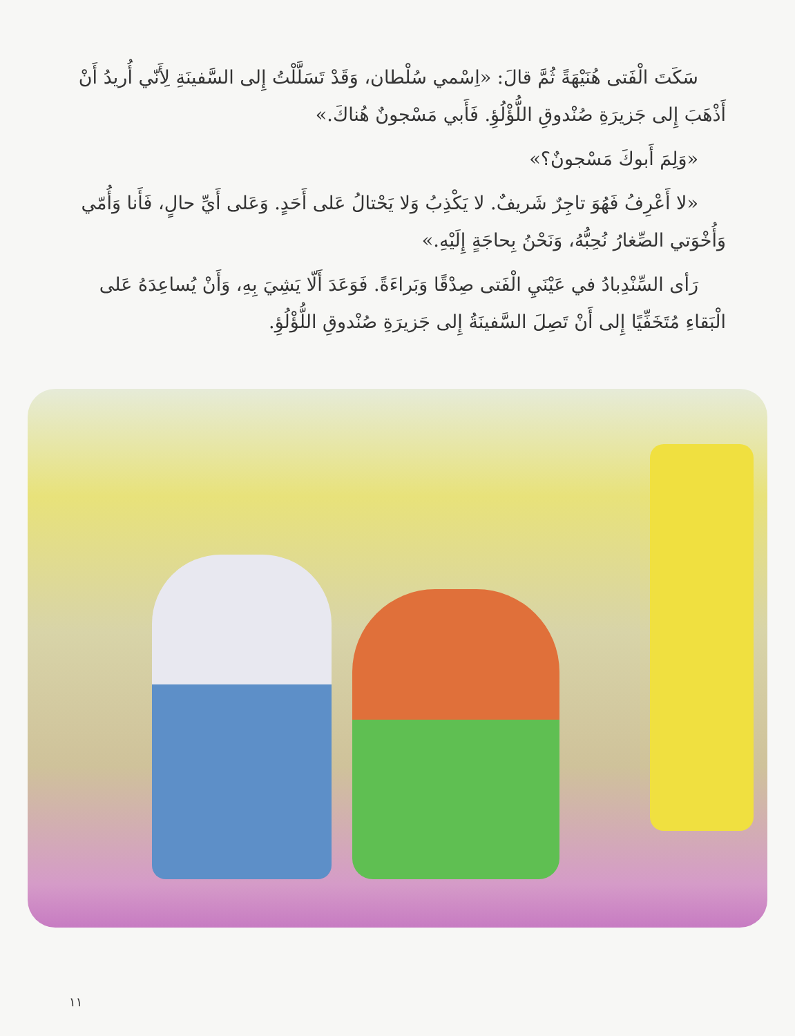سَكَتَ الْفَتى هُنَيْهَةً ثُمَّ قالَ: «اِسْمي سُلْطان، وَقَدْ تَسَلَّلْتُ إِلى السَّفينَةِ لِأَنّي أُريدُ أَنْ أَذْهَبَ إِلى جَزيرَةِ صُنْدوقِ اللُّؤْلُؤِ. فَأَبي مَسْجونٌ هُناكَ.»
«وَلِمَ أَبوكَ مَسْجونٌ؟»
«لا أَعْرِفُ فَهُوَ تاجِرٌ شَريفٌ. لا يَكْذِبُ وَلا يَحْتالُ عَلى أَحَدٍ. وَعَلى أَيِّ حالٍ، فَأَنا وَأُمّي وَأُخْوَتي الصِّغارُ نُحِبُّهُ، وَنَحْنُ بِحاجَةٍ إِلَيْهِ.»
رَأى السِّنْدِبادُ في عَيْنَيِ الْفَتى صِدْقًا وَبَراءَةً. فَوَعَدَ أَلّا يَشِيَ بِهِ، وَأَنْ يُساعِدَهُ عَلى الْبَقاءِ مُتَخَفِّيًا إِلى أَنْ تَصِلَ السَّفينَةُ إِلى جَزيرَةِ صُنْدوقِ اللُّؤْلُؤِ.
١١